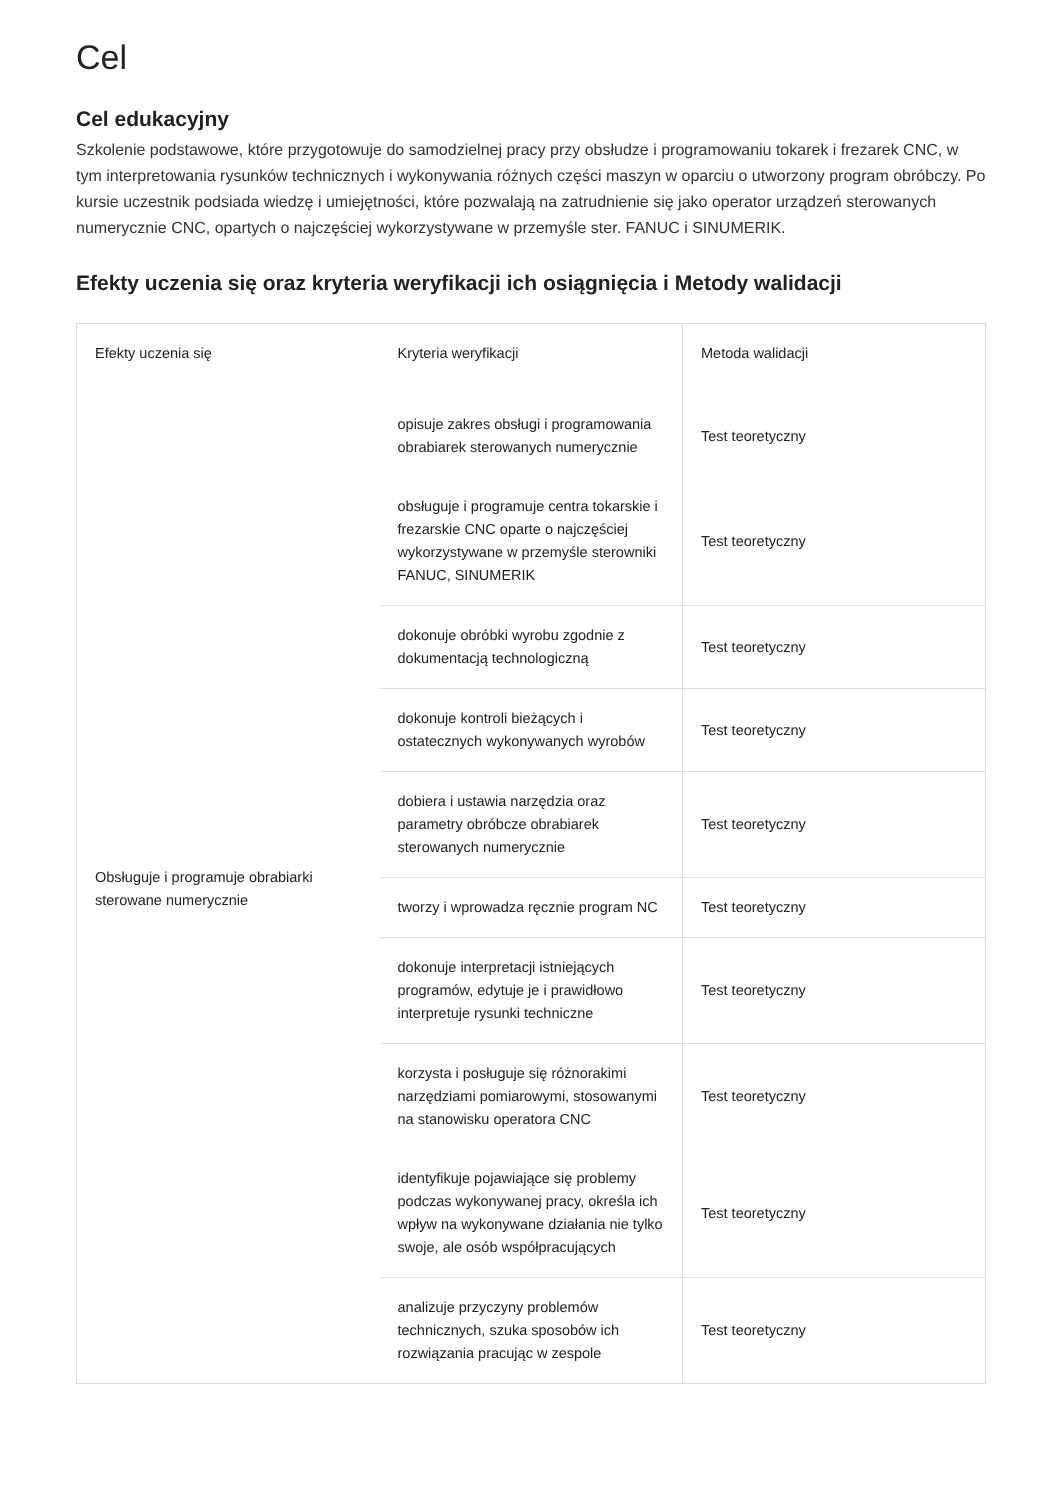Cel
Cel edukacyjny
Szkolenie podstawowe, które przygotowuje do samodzielnej pracy przy obsłudze i programowaniu tokarek i frezarek CNC, w tym interpretowania rysunków technicznych i wykonywania różnych części maszyn w oparciu o utworzony program obróbczy. Po kursie uczestnik podsiada wiedzę i umiejętności, które pozwalają na zatrudnienie się jako operator urządzeń sterowanych numerycznie CNC, opartych o najczęściej wykorzystywane w przemyśle ster. FANUC i SINUMERIK.
Efekty uczenia się oraz kryteria weryfikacji ich osiągnięcia i Metody walidacji
| Efekty uczenia się | Kryteria weryfikacji | Metoda walidacji |
| --- | --- | --- |
| Obsługuje i programuje obrabiarki sterowane numerycznie | opisuje zakres obsługi i programowania obrabiarek sterowanych numerycznie | Test teoretyczny |
| | obsługuje i programuje centra tokarskie i frezarskie CNC oparte o najczęściej wykorzystywane w przemyśle sterowniki FANUC, SINUMERIK | Test teoretyczny |
| | dokonuje obróbki wyrobu zgodnie z dokumentacją technologiczną | Test teoretyczny |
| | dokonuje kontroli bieżących i ostatecznych wykonywanych wyrobów | Test teoretyczny |
| | dobiera i ustawia narzędzia oraz parametry obróbcze obrabiarek sterowanych numerycznie | Test teoretyczny |
| | tworzy i wprowadza ręcznie program NC | Test teoretyczny |
| | dokonuje interpretacji istniejących programów, edytuje je i prawidłowo interpretuje rysunki techniczne | Test teoretyczny |
| | korzysta i posługuje się różnorakimi narzędziami pomiarowymi, stosowanymi na stanowisku operatora CNC | Test teoretyczny |
| | identyfikuje pojawiające się problemy podczas wykonywanej pracy, określa ich wpływ na wykonywane działania nie tylko swoje, ale osób współpracujących | Test teoretyczny |
| | analizuje przyczyny problemów technicznych, szuka sposobów ich rozwiązania pracując w zespole | Test teoretyczny |